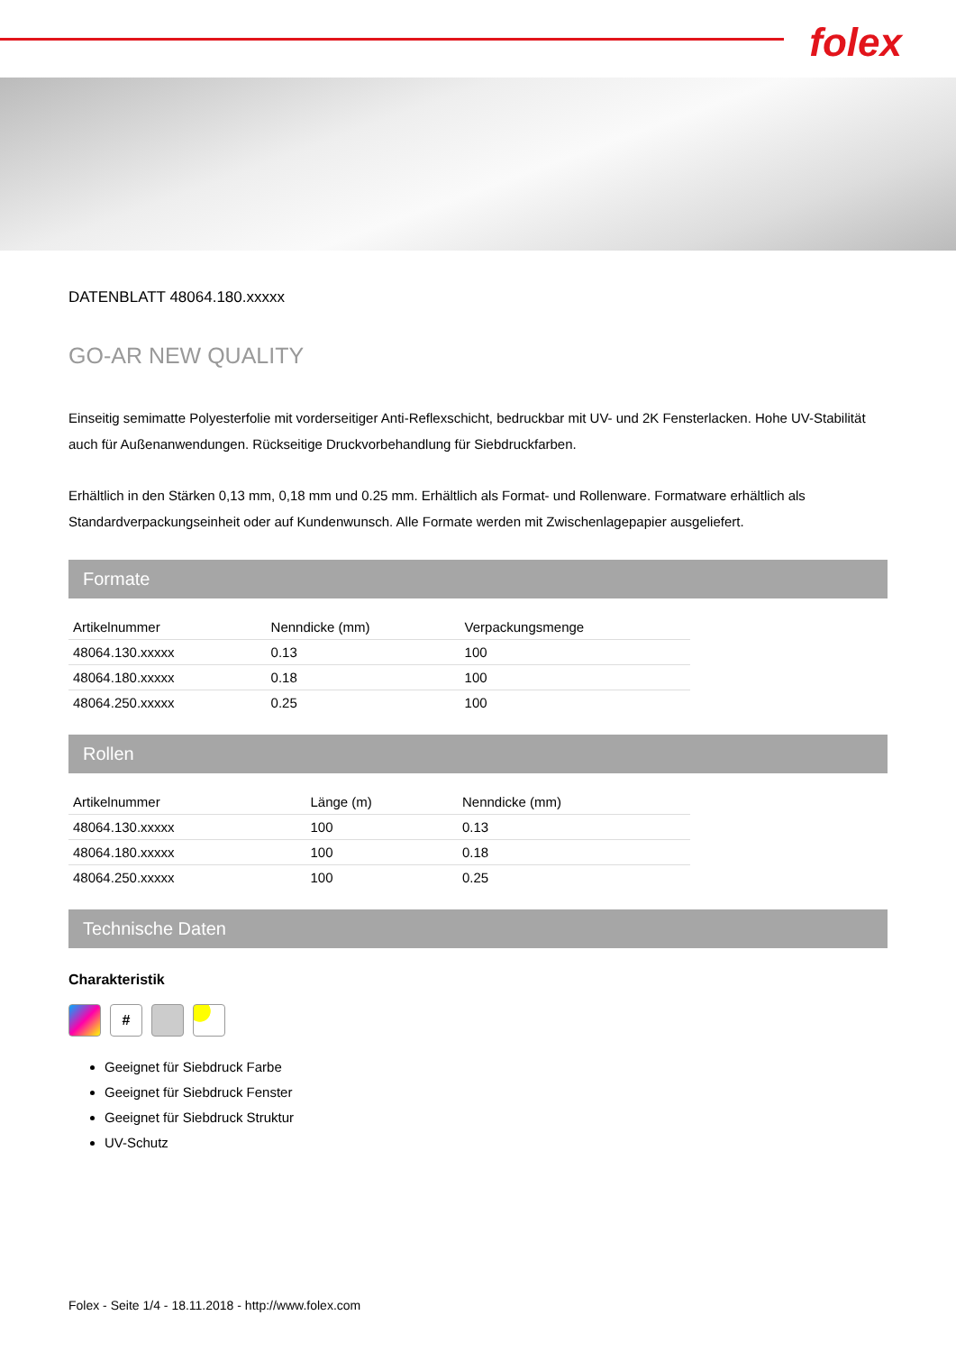folex
DATENBLATT 48064.180.xxxxx
GO-AR NEW QUALITY
Einseitig semimatte Polyesterfolie mit vorderseitiger Anti-Reflexschicht, bedruckbar mit UV- und 2K Fensterlacken. Hohe UV-Stabilität auch für Außenanwendungen. Rückseitige Druckvorbehandlung für Siebdruckfarben.
Erhältlich in den Stärken 0,13 mm, 0,18 mm und 0.25 mm. Erhältlich als Format- und Rollenware. Formatware erhältlich als Standardverpackungseinheit oder auf Kundenwunsch. Alle Formate werden mit Zwischenlagepapier ausgeliefert.
Formate
| Artikelnummer | Nenndicke (mm) | Verpackungsmenge |
| --- | --- | --- |
| 48064.130.xxxxx | 0.13 | 100 |
| 48064.180.xxxxx | 0.18 | 100 |
| 48064.250.xxxxx | 0.25 | 100 |
Rollen
| Artikelnummer | Länge (m) | Nenndicke (mm) |
| --- | --- | --- |
| 48064.130.xxxxx | 100 | 0.13 |
| 48064.180.xxxxx | 100 | 0.18 |
| 48064.250.xxxxx | 100 | 0.25 |
Technische Daten
Charakteristik
#
Geeignet für Siebdruck Farbe
Geeignet für Siebdruck Fenster
Geeignet für Siebdruck Struktur
UV-Schutz
Folex - Seite 1/4 - 18.11.2018 - http://www.folex.com